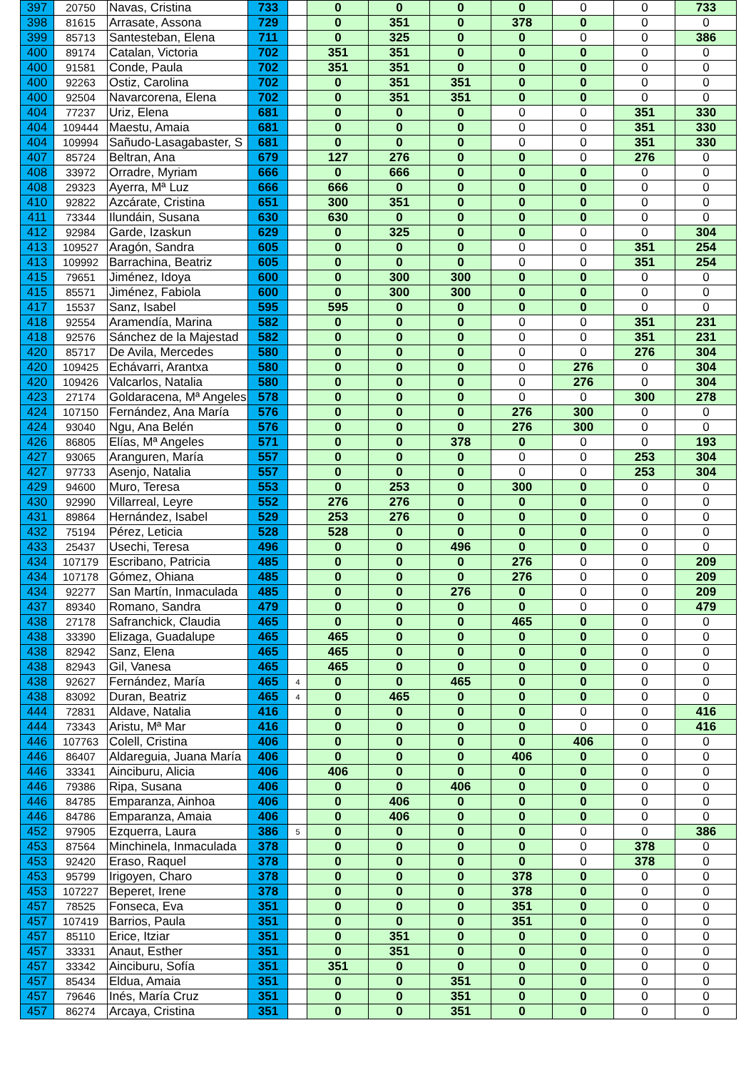| 397 | 20750 | Navas, Cristina | 733 | | 0 | 0 | 0 | 0 | 0 | 0 | 733 |
| 398 | 81615 | Arrasate, Assona | 729 | | 0 | 351 | 0 | 378 | 0 | 0 | 0 |
| 399 | 85713 | Santesteban, Elena | 711 | | 0 | 325 | 0 | 0 | 0 | 0 | 386 |
| 400 | 89174 | Catalan, Victoria | 702 | | 351 | 351 | 0 | 0 | 0 | 0 | 0 |
| 400 | 91581 | Conde, Paula | 702 | | 351 | 351 | 0 | 0 | 0 | 0 | 0 |
| 400 | 92263 | Ostiz, Carolina | 702 | | 0 | 351 | 351 | 0 | 0 | 0 | 0 |
| 400 | 92504 | Navarcorena, Elena | 702 | | 0 | 351 | 351 | 0 | 0 | 0 | 0 |
| 404 | 77237 | Uriz, Elena | 681 | | 0 | 0 | 0 | 0 | 0 | 351 | 330 |
| 404 | 109444 | Maestu, Amaia | 681 | | 0 | 0 | 0 | 0 | 0 | 351 | 330 |
| 404 | 109994 | Sañudo-Lasagabaster, S | 681 | | 0 | 0 | 0 | 0 | 0 | 351 | 330 |
| 407 | 85724 | Beltran, Ana | 679 | | 127 | 276 | 0 | 0 | 0 | 276 | 0 |
| 408 | 33972 | Orradre, Myriam | 666 | | 0 | 666 | 0 | 0 | 0 | 0 | 0 |
| 408 | 29323 | Ayerra, Mª Luz | 666 | | 666 | 0 | 0 | 0 | 0 | 0 | 0 |
| 410 | 92822 | Azcárate, Cristina | 651 | | 300 | 351 | 0 | 0 | 0 | 0 | 0 |
| 411 | 73344 | Ilundáin, Susana | 630 | | 630 | 0 | 0 | 0 | 0 | 0 | 0 |
| 412 | 92984 | Garde, Izaskun | 629 | | 0 | 325 | 0 | 0 | 0 | 0 | 304 |
| 413 | 109527 | Aragón, Sandra | 605 | | 0 | 0 | 0 | 0 | 0 | 351 | 254 |
| 413 | 109992 | Barrachina, Beatriz | 605 | | 0 | 0 | 0 | 0 | 0 | 351 | 254 |
| 415 | 79651 | Jiménez, Idoya | 600 | | 0 | 300 | 300 | 0 | 0 | 0 | 0 |
| 415 | 85571 | Jiménez, Fabiola | 600 | | 0 | 300 | 300 | 0 | 0 | 0 | 0 |
| 417 | 15537 | Sanz, Isabel | 595 | | 595 | 0 | 0 | 0 | 0 | 0 | 0 |
| 418 | 92554 | Aramendía, Marina | 582 | | 0 | 0 | 0 | 0 | 0 | 351 | 231 |
| 418 | 92576 | Sánchez de la Majestad | 582 | | 0 | 0 | 0 | 0 | 0 | 351 | 231 |
| 420 | 85717 | De Avila, Mercedes | 580 | | 0 | 0 | 0 | 0 | 0 | 276 | 304 |
| 420 | 109425 | Echávarri, Arantxa | 580 | | 0 | 0 | 0 | 0 | 276 | 0 | 304 |
| 420 | 109426 | Valcarlos, Natalia | 580 | | 0 | 0 | 0 | 0 | 276 | 0 | 304 |
| 423 | 27174 | Goldaracena, Mª Angeles | 578 | | 0 | 0 | 0 | 0 | 0 | 300 | 278 |
| 424 | 107150 | Fernández, Ana María | 576 | | 0 | 0 | 0 | 276 | 300 | 0 | 0 |
| 424 | 93040 | Ngu, Ana Belén | 576 | | 0 | 0 | 0 | 276 | 300 | 0 | 0 |
| 426 | 86805 | Elías, Mª Angeles | 571 | | 0 | 0 | 378 | 0 | 0 | 0 | 193 |
| 427 | 93065 | Aranguren, María | 557 | | 0 | 0 | 0 | 0 | 0 | 253 | 304 |
| 427 | 97733 | Asenjo, Natalia | 557 | | 0 | 0 | 0 | 0 | 0 | 253 | 304 |
| 429 | 94600 | Muro, Teresa | 553 | | 0 | 253 | 0 | 300 | 0 | 0 | 0 |
| 430 | 92990 | Villarreal, Leyre | 552 | | 276 | 276 | 0 | 0 | 0 | 0 | 0 |
| 431 | 89864 | Hernández, Isabel | 529 | | 253 | 276 | 0 | 0 | 0 | 0 | 0 |
| 432 | 75194 | Pérez, Leticia | 528 | | 528 | 0 | 0 | 0 | 0 | 0 | 0 |
| 433 | 25437 | Usechi, Teresa | 496 | | 0 | 0 | 496 | 0 | 0 | 0 | 0 |
| 434 | 107179 | Escribano, Patricia | 485 | | 0 | 0 | 0 | 276 | 0 | 0 | 209 |
| 434 | 107178 | Gómez, Ohiana | 485 | | 0 | 0 | 0 | 276 | 0 | 0 | 209 |
| 434 | 92277 | San Martín, Inmaculada | 485 | | 0 | 0 | 276 | 0 | 0 | 0 | 209 |
| 437 | 89340 | Romano, Sandra | 479 | | 0 | 0 | 0 | 0 | 0 | 0 | 479 |
| 438 | 27178 | Safranchick, Claudia | 465 | | 0 | 0 | 0 | 465 | 0 | 0 | 0 |
| 438 | 33390 | Elizaga, Guadalupe | 465 | | 465 | 0 | 0 | 0 | 0 | 0 | 0 |
| 438 | 82942 | Sanz, Elena | 465 | | 465 | 0 | 0 | 0 | 0 | 0 | 0 |
| 438 | 82943 | Gil, Vanesa | 465 | | 465 | 0 | 0 | 0 | 0 | 0 | 0 |
| 438 | 92627 | Fernández, María | 465 | 4 | 0 | 0 | 465 | 0 | 0 | 0 | 0 |
| 438 | 83092 | Duran, Beatriz | 465 | 4 | 0 | 465 | 0 | 0 | 0 | 0 | 0 |
| 444 | 72831 | Aldave, Natalia | 416 | | 0 | 0 | 0 | 0 | 0 | 0 | 416 |
| 444 | 73343 | Aristu, Mª Mar | 416 | | 0 | 0 | 0 | 0 | 0 | 0 | 416 |
| 446 | 107763 | Colell, Cristina | 406 | | 0 | 0 | 0 | 0 | 406 | 0 | 0 |
| 446 | 86407 | Aldareguia, Juana María | 406 | | 0 | 0 | 0 | 406 | 0 | 0 | 0 |
| 446 | 33341 | Ainciburu, Alicia | 406 | | 406 | 0 | 0 | 0 | 0 | 0 | 0 |
| 446 | 79386 | Ripa, Susana | 406 | | 0 | 0 | 406 | 0 | 0 | 0 | 0 |
| 446 | 84785 | Emparanza, Ainhoa | 406 | | 0 | 406 | 0 | 0 | 0 | 0 | 0 |
| 446 | 84786 | Emparanza, Amaia | 406 | | 0 | 406 | 0 | 0 | 0 | 0 | 0 |
| 452 | 97905 | Ezquerra, Laura | 386 | 5 | 0 | 0 | 0 | 0 | 0 | 0 | 386 |
| 453 | 87564 | Minchinela, Inmaculada | 378 | | 0 | 0 | 0 | 0 | 0 | 378 | 0 |
| 453 | 92420 | Eraso, Raquel | 378 | | 0 | 0 | 0 | 0 | 0 | 378 | 0 |
| 453 | 95799 | Irigoyen, Charo | 378 | | 0 | 0 | 0 | 378 | 0 | 0 | 0 |
| 453 | 107227 | Beperet, Irene | 378 | | 0 | 0 | 0 | 378 | 0 | 0 | 0 |
| 457 | 78525 | Fonseca, Eva | 351 | | 0 | 0 | 0 | 351 | 0 | 0 | 0 |
| 457 | 107419 | Barrios, Paula | 351 | | 0 | 0 | 0 | 351 | 0 | 0 | 0 |
| 457 | 85110 | Erice, Itziar | 351 | | 0 | 351 | 0 | 0 | 0 | 0 | 0 |
| 457 | 33331 | Anaut, Esther | 351 | | 0 | 351 | 0 | 0 | 0 | 0 | 0 |
| 457 | 33342 | Ainciburu, Sofía | 351 | | 351 | 0 | 0 | 0 | 0 | 0 | 0 |
| 457 | 85434 | Eldua, Amaia | 351 | | 0 | 0 | 351 | 0 | 0 | 0 | 0 |
| 457 | 79646 | Inés, María Cruz | 351 | | 0 | 0 | 351 | 0 | 0 | 0 | 0 |
| 457 | 86274 | Arcaya, Cristina | 351 | | 0 | 0 | 351 | 0 | 0 | 0 | 0 |